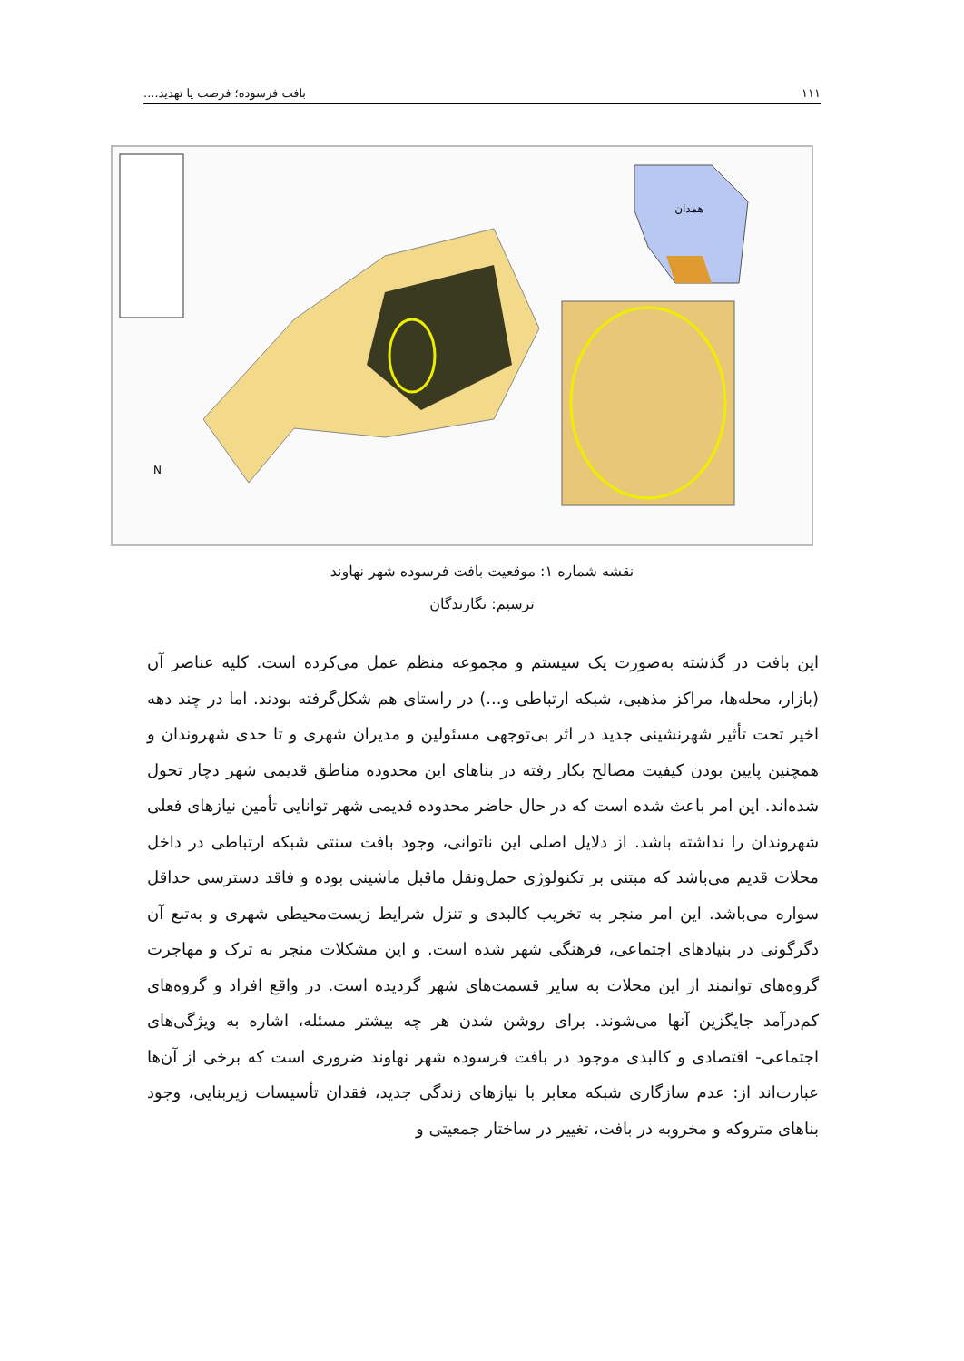۱۱۱ بافت فرسوده؛ فرصت یا تهدید....
همدان
N
نقشه شماره ۱: موقعیت بافت فرسوده شهر نهاوند
ترسیم: نگارندگان
این بافت در گذشته به‌صورت یک سیستم و مجموعه منظم عمل می‌کرده است. کلیه عناصر آن (بازار، محله‌ها، مراکز مذهبی، شبکه ارتباطی و...) در راستای هم شکل‌گرفته بودند. اما در چند دهه اخیر تحت تأثیر شهرنشینی جدید در اثر بی‌توجهی مسئولین و مدیران شهری و تا حدی شهروندان و همچنین پایین بودن کیفیت مصالح بکار رفته در بناهای این محدوده مناطق قدیمی شهر دچار تحول شده‌اند. این امر باعث شده است که در حال حاضر محدوده قدیمی شهر توانایی تأمین نیازهای فعلی شهروندان را نداشته باشد. از دلایل اصلی این ناتوانی، وجود بافت سنتی شبکه ارتباطی در داخل محلات قدیم می‌باشد که مبتنی بر تکنولوژی حمل‌ونقل ماقبل ماشینی بوده و فاقد دسترسی حداقل سواره می‌باشد. این امر منجر به تخریب کالبدی و تنزل شرایط زیست‌محیطی شهری و به‌تبع آن دگرگونی در بنیادهای اجتماعی، فرهنگی شهر شده است. و این مشکلات منجر به ترک و مهاجرت گروه‌های توانمند از این محلات به سایر قسمت‌های شهر گردیده است. در واقع افراد و گروه‌های کم‌درآمد جایگزین آنها می‌شوند. برای روشن شدن هر چه بیشتر مسئله، اشاره به ویژگی‌های اجتماعی- اقتصادی و کالبدی موجود در بافت فرسوده شهر نهاوند ضروری است که برخی از آن‌ها عبارت‌اند از: عدم سازگاری شبکه معابر با نیازهای زندگی جدید، فقدان تأسیسات زیربنایی، وجود بناهای متروکه و مخروبه در بافت، تغییر در ساختار جمعیتی و